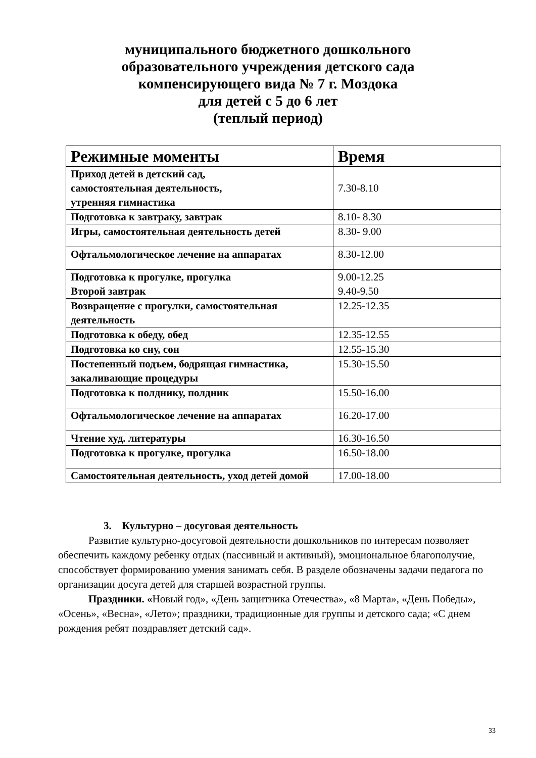муниципального бюджетного дошкольного
образовательного учреждения детского сада
компенсирующего вида № 7 г. Моздока
для детей с 5 до 6 лет
(теплый период)
| Режимные моменты | Время |
| --- | --- |
| Приход детей в детский сад, самостоятельная деятельность, утренняя гимнастика | 7.30-8.10 |
| Подготовка к завтраку, завтрак | 8.10- 8.30 |
| Игры, самостоятельная деятельность детей | 8.30- 9.00 |
| Офтальмологическое лечение на аппаратах | 8.30-12.00 |
| Подготовка к прогулке, прогулка Второй завтрак | 9.00-12.25 9.40-9.50 |
| Возвращение с прогулки, самостоятельная деятельность | 12.25-12.35 |
| Подготовка к обеду, обед | 12.35-12.55 |
| Подготовка ко сну, сон | 12.55-15.30 |
| Постепенный подъем, бодрящая гимнастика, закаливающие процедуры | 15.30-15.50 |
| Подготовка к полднику, полдник | 15.50-16.00 |
| Офтальмологическое лечение на аппаратах | 16.20-17.00 |
| Чтение худ. литературы | 16.30-16.50 |
| Подготовка к прогулке, прогулка | 16.50-18.00 |
| Самостоятельная деятельность, уход детей домой | 17.00-18.00 |
3. Культурно – досуговая деятельность
Развитие культурно-досуговой деятельности дошкольников по интересам позволяет обеспечить каждому ребенку отдых (пассивный и активный), эмоциональное благополучие, способствует формированию умения занимать себя. В разделе обозначены задачи педагога по организации досуга детей для старшей возрастной группы.
Праздники. «Новый год», «День защитника Отечества», «8 Марта», «День Победы», «Осень», «Весна», «Лето»; праздники, традиционные для группы и детского сада; «С днем рождения ребят поздравляет детский сад».
33